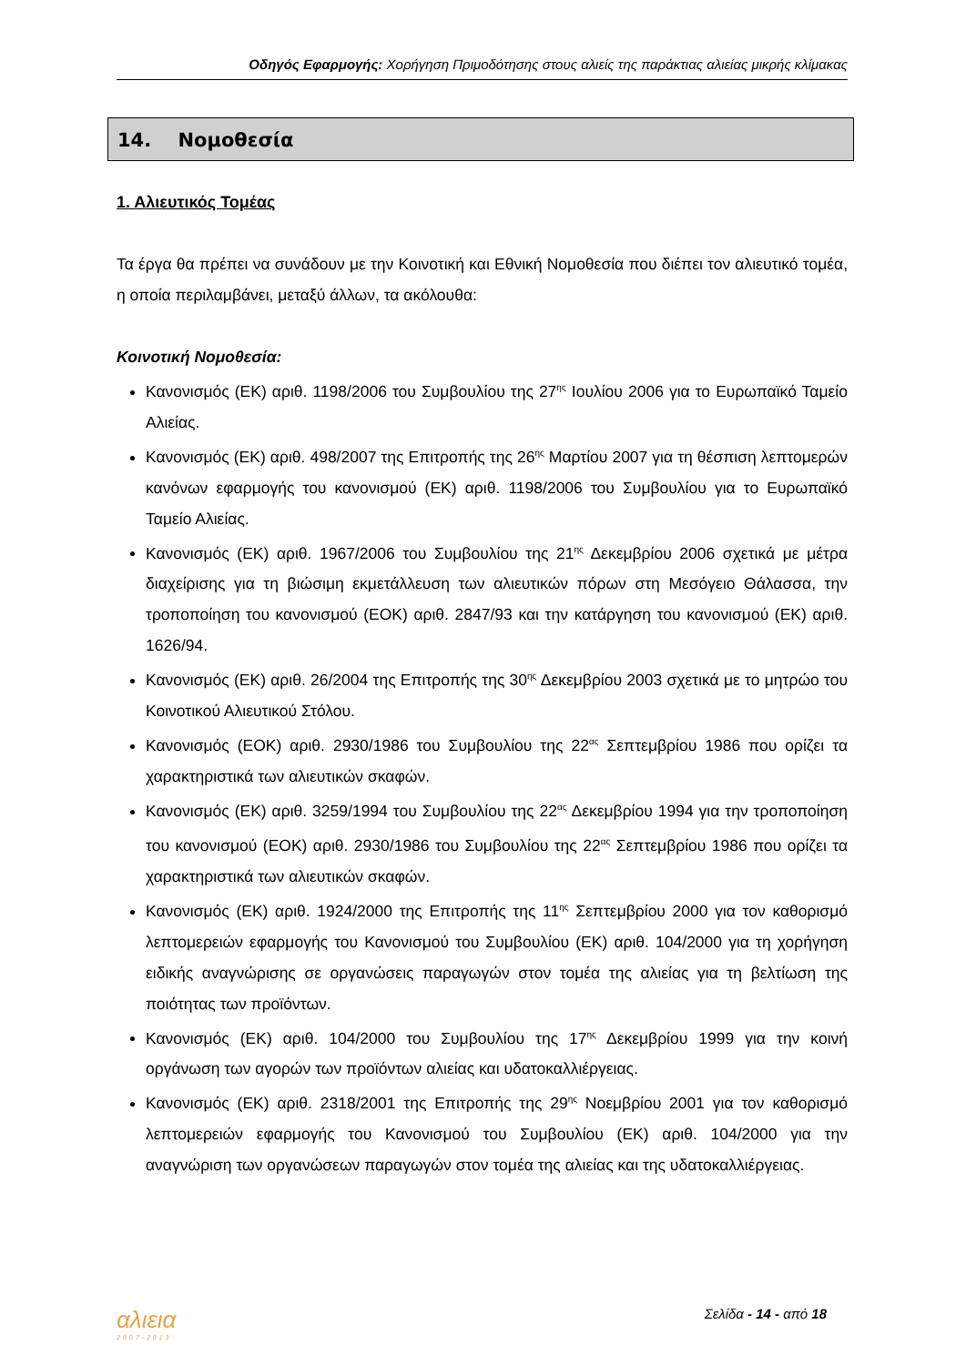Οδηγός Εφαρμογής: Χορήγηση Πριμοδότησης στους αλιείς της παράκτιας αλιείας μικρής κλίμακας
14. Νομοθεσία
1. Αλιευτικός Τομέας
Τα έργα θα πρέπει να συνάδουν με την Κοινοτική και Εθνική Νομοθεσία που διέπει τον αλιευτικό τομέα, η οποία περιλαμβάνει, μεταξύ άλλων, τα ακόλουθα:
Κοινοτική Νομοθεσία:
Κανονισμός (ΕΚ) αριθ. 1198/2006 του Συμβουλίου της 27<sup>ης</sup> Ιουλίου 2006 για το Ευρωπαϊκό Ταμείο Αλιείας.
Κανονισμός (ΕΚ) αριθ. 498/2007 της Επιτροπής της 26<sup>ης</sup> Μαρτίου 2007 για τη θέσπιση λεπτομερών κανόνων εφαρμογής του κανονισμού (ΕΚ) αριθ. 1198/2006 του Συμβουλίου για το Ευρωπαϊκό Ταμείο Αλιείας.
Κανονισμός (ΕΚ) αριθ. 1967/2006 του Συμβουλίου της 21<sup>ης</sup> Δεκεμβρίου 2006 σχετικά με μέτρα διαχείρισης για τη βιώσιμη εκμετάλλευση των αλιευτικών πόρων στη Μεσόγειο Θάλασσα, την τροποποίηση του κανονισμού (ΕΟΚ) αριθ. 2847/93 και την κατάργηση του κανονισμού (ΕΚ) αριθ. 1626/94.
Κανονισμός (ΕΚ) αριθ. 26/2004 της Επιτροπής της 30<sup>ης</sup> Δεκεμβρίου 2003 σχετικά με το μητρώο του Κοινοτικού Αλιευτικού Στόλου.
Κανονισμός (ΕΟΚ) αριθ. 2930/1986 του Συμβουλίου της 22<sup>ας</sup> Σεπτεμβρίου 1986 που ορίζει τα χαρακτηριστικά των αλιευτικών σκαφών.
Κανονισμός (ΕΚ) αριθ. 3259/1994 του Συμβουλίου της 22<sup>ας</sup> Δεκεμβρίου 1994 για την τροποποίηση του κανονισμού (ΕΟΚ) αριθ. 2930/1986 του Συμβουλίου της 22<sup>ας</sup> Σεπτεμβρίου 1986 που ορίζει τα χαρακτηριστικά των αλιευτικών σκαφών.
Κανονισμός (ΕΚ) αριθ. 1924/2000 της Επιτροπής της 11<sup>ης</sup> Σεπτεμβρίου 2000 για τον καθορισμό λεπτομερειών εφαρμογής του Κανονισμού του Συμβουλίου (ΕΚ) αριθ. 104/2000 για τη χορήγηση ειδικής αναγνώρισης σε οργανώσεις παραγωγών στον τομέα της αλιείας για τη βελτίωση της ποιότητας των προϊόντων.
Κανονισμός (ΕΚ) αριθ. 104/2000 του Συμβουλίου της 17<sup>ης</sup> Δεκεμβρίου 1999 για την κοινή οργάνωση των αγορών των προϊόντων αλιείας και υδατοκαλλιέργειας.
Κανονισμός (ΕΚ) αριθ. 2318/2001 της Επιτροπής της 29<sup>ης</sup> Νοεμβρίου 2001 για τον καθορισμό λεπτομερειών εφαρμογής του Κανονισμού του Συμβουλίου (ΕΚ) αριθ. 104/2000 για την αναγνώριση των οργανώσεων παραγωγών στον τομέα της αλιείας και της υδατοκαλλιέργειας.
αλιεια
2007-2013
Σελίδα - 14 - από 18